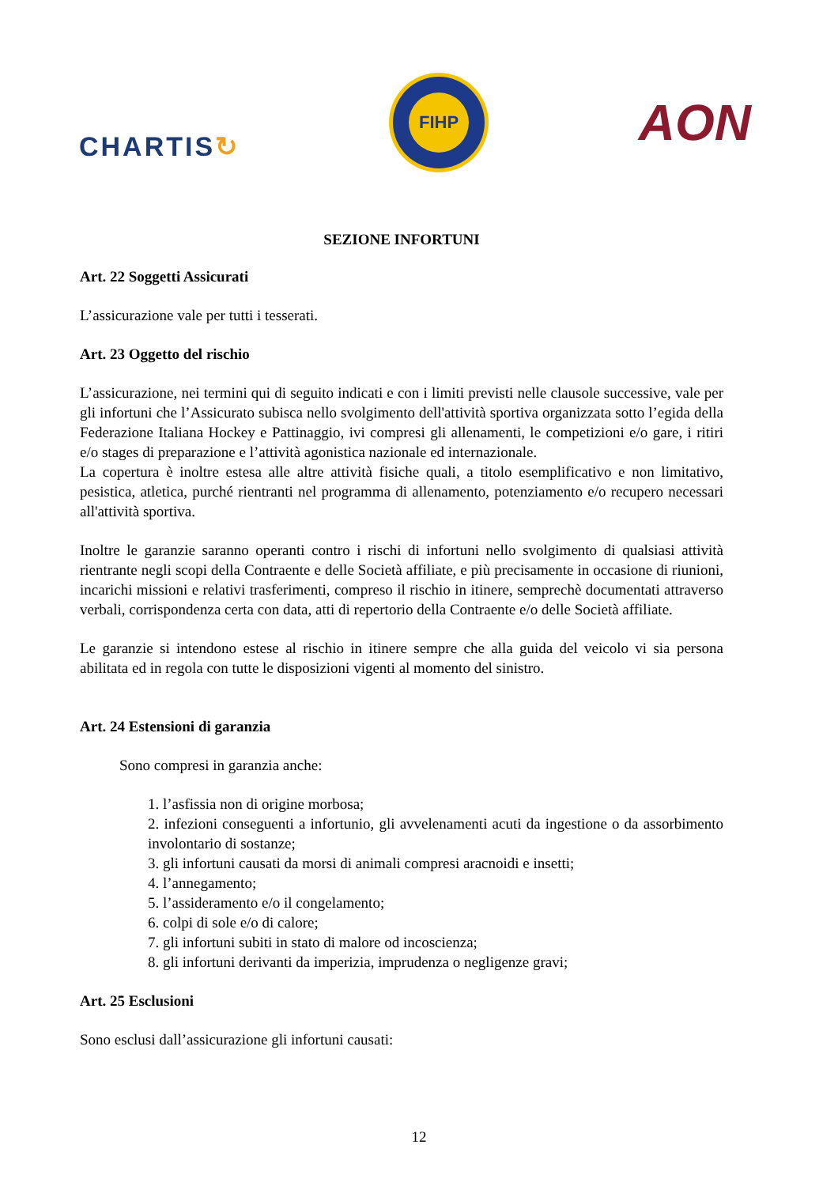CHARTIS↻
FIHP
AON
SEZIONE INFORTUNI
Art. 22 Soggetti Assicurati
L’assicurazione vale per tutti i tesserati.
Art. 23 Oggetto del rischio
L’assicurazione, nei termini qui di seguito indicati e con i limiti previsti nelle clausole successive, vale per gli infortuni che l’Assicurato subisca nello svolgimento dell'attività sportiva organizzata sotto l’egida della Federazione Italiana Hockey e Pattinaggio, ivi compresi gli allenamenti, le competizioni e/o gare, i ritiri e/o stages di preparazione e l’attività agonistica nazionale ed internazionale.
La copertura è inoltre estesa alle altre attività fisiche quali, a titolo esemplificativo e non limitativo, pesistica, atletica, purché rientranti nel programma di allenamento, potenziamento e/o recupero necessari all'attività sportiva.
Inoltre le garanzie saranno operanti contro i rischi di infortuni nello svolgimento di qualsiasi attività rientrante negli scopi della Contraente e delle Società affiliate, e più precisamente in occasione di riunioni, incarichi missioni e relativi trasferimenti, compreso il rischio in itinere, semprechè documentati attraverso verbali, corrispondenza certa con data, atti di repertorio della Contraente e/o delle Società affiliate.
Le garanzie si intendono estese al rischio in itinere sempre che alla guida del veicolo vi sia persona abilitata ed in regola con tutte le disposizioni vigenti al momento del sinistro.
Art. 24 Estensioni di garanzia
Sono compresi in garanzia anche:
1. l’asfissia non di origine morbosa;
2. infezioni conseguenti a infortunio, gli avvelenamenti acuti da ingestione o da assorbimento involontario di sostanze;
3. gli infortuni causati da morsi di animali compresi aracnoidi e insetti;
4. l’annegamento;
5. l’assideramento e/o il congelamento;
6. colpi di sole e/o di calore;
7. gli infortuni subiti in stato di malore od incoscienza;
8. gli infortuni derivanti da imperizia, imprudenza o negligenze gravi;
Art. 25 Esclusioni
Sono esclusi dall’assicurazione gli infortuni causati:
12